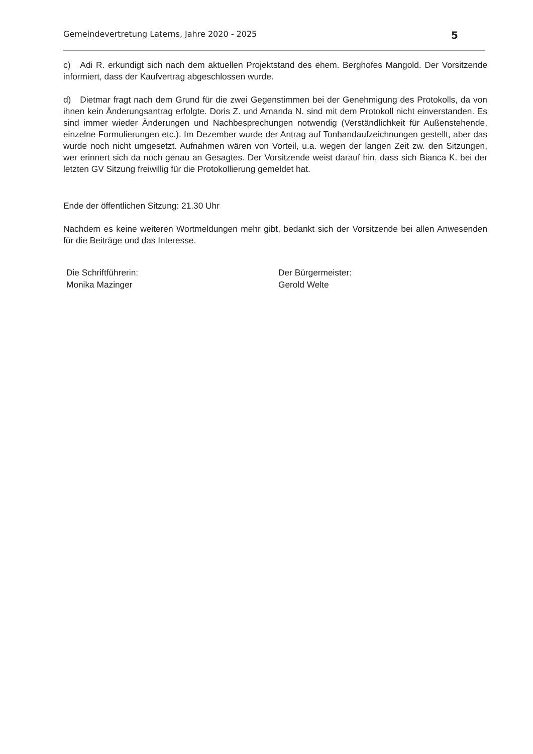Gemeindevertretung Laterns, Jahre 2020 - 2025 5
c) Adi R. erkundigt sich nach dem aktuellen Projektstand des ehem. Berghofes Mangold. Der Vorsitzende informiert, dass der Kaufvertrag abgeschlossen wurde.
d) Dietmar fragt nach dem Grund für die zwei Gegenstimmen bei der Genehmigung des Protokolls, da von ihnen kein Änderungsantrag erfolgte. Doris Z. und Amanda N. sind mit dem Protokoll nicht einverstanden. Es sind immer wieder Änderungen und Nachbesprechungen notwendig (Verständlichkeit für Außenstehende, einzelne Formulierungen etc.). Im Dezember wurde der Antrag auf Tonbandaufzeichnungen gestellt, aber das wurde noch nicht umgesetzt. Aufnahmen wären von Vorteil, u.a. wegen der langen Zeit zw. den Sitzungen, wer erinnert sich da noch genau an Gesagtes. Der Vorsitzende weist darauf hin, dass sich Bianca K. bei der letzten GV Sitzung freiwillig für die Protokollierung gemeldet hat.
Ende der öffentlichen Sitzung: 21.30 Uhr
Nachdem es keine weiteren Wortmeldungen mehr gibt, bedankt sich der Vorsitzende bei allen Anwesenden für die Beiträge und das Interesse.
Die Schriftführerin:
Monika Mazinger
Der Bürgermeister:
Gerold Welte